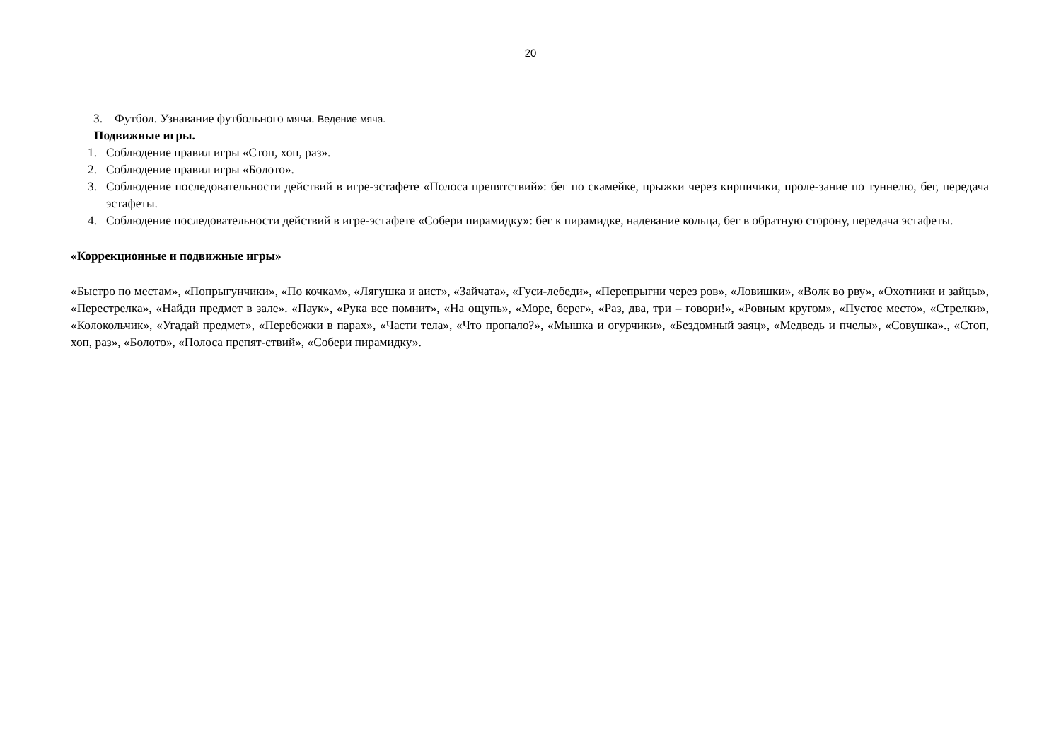20
3. Футбол. Узнавание футбольного мяча. Ведение мяча.
Подвижные игры.
1. Соблюдение правил игры «Стоп, хоп, раз».
2. Соблюдение правил игры «Болото».
3. Соблюдение последовательности действий в игре-эстафете «Полоса препятствий»: бег по скамейке, прыжки через кирпичики, проле-зание по туннелю, бег, передача эстафеты.
4. Соблюдение последовательности действий в игре-эстафете «Собери пирамидку»: бег к пирамидке, надевание кольца, бег в обратную сторону, передача эстафеты.
«Коррекционные и подвижные игры»
«Быстро по местам», «Попрыгунчики», «По кочкам», «Лягушка и аист», «Зайчата», «Гуси-лебеди», «Перепрыгни через ров», «Ловишки», «Волк во рву», «Охотники и зайцы», «Перестрелка», «Найди предмет в зале». «Паук», «Рука все помнит», «На ощупь», «Море, берег», «Раз, два, три – говори!», «Ровным кругом», «Пустое место», «Стрелки», «Колокольчик», «Угадай предмет», «Перебежки в парах», «Части тела», «Что пропало?», «Мышка и огурчики», «Бездомный заяц», «Медведь и пчелы», «Совушка»., «Стоп, хоп, раз», «Болото», «Полоса препят-ствий», «Собери пирамидку».